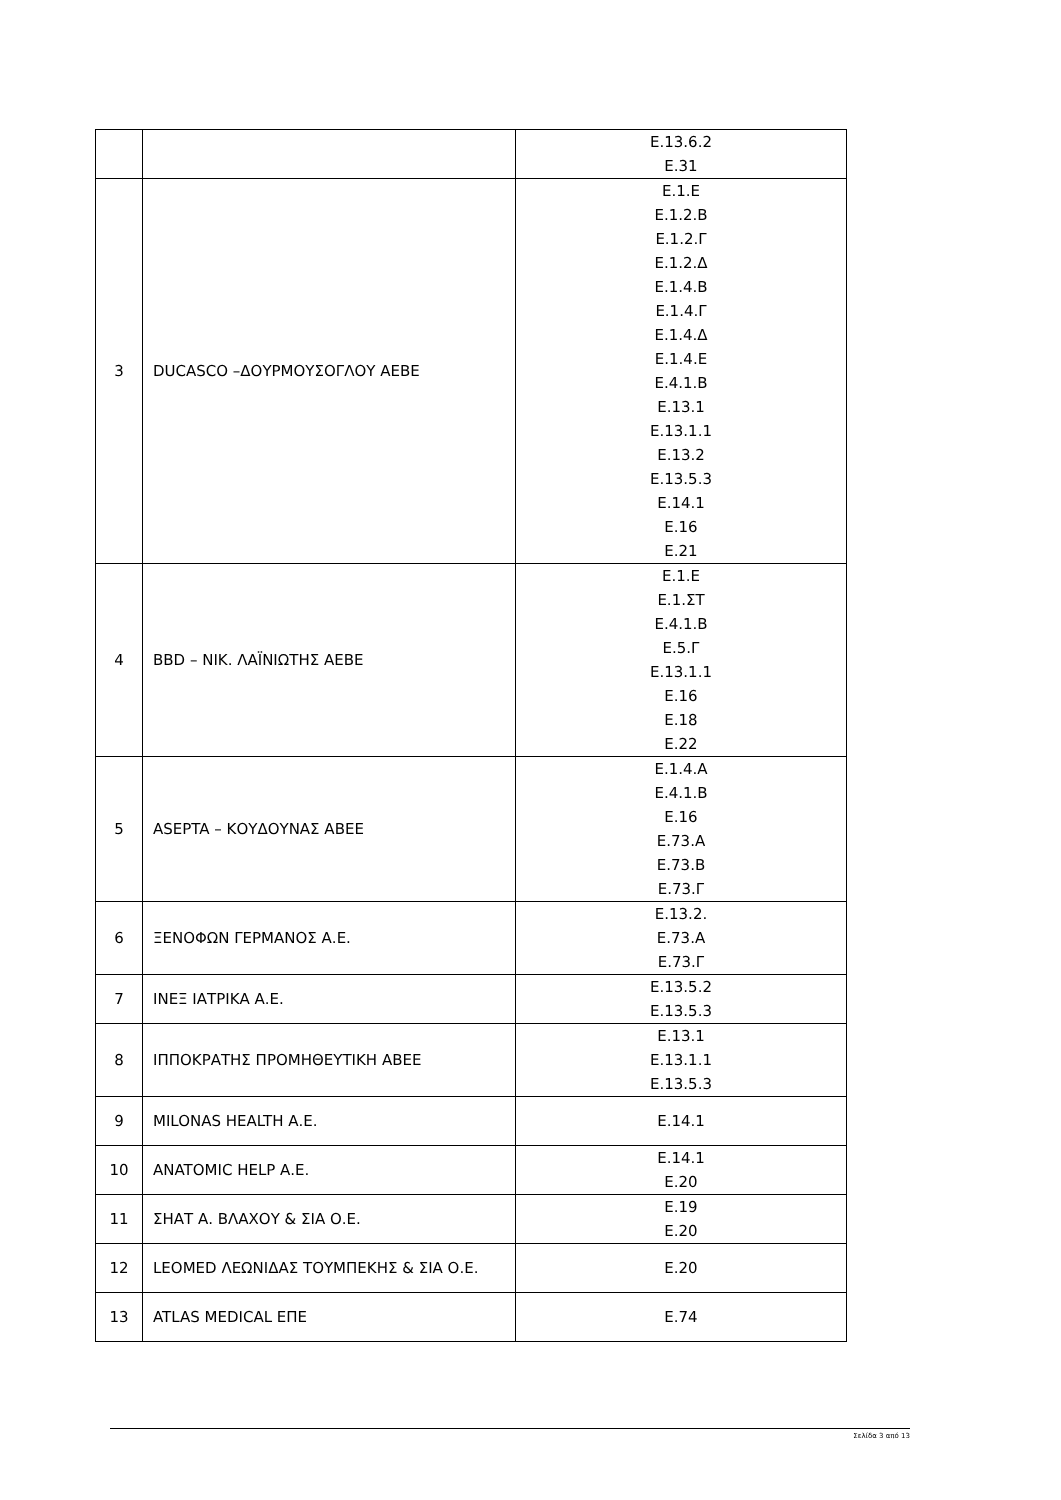| | | Ε.13.6.2 Ε.31 |
| 3 | DUCASCO –ΔΟΥΡΜΟΥΣΟΓΛΟΥ ΑΕΒΕ | Ε.1.Ε Ε.1.2.Β Ε.1.2.Γ Ε.1.2.Δ Ε.1.4.Β Ε.1.4.Γ Ε.1.4.Δ Ε.1.4.Ε Ε.4.1.Β Ε.13.1 Ε.13.1.1 Ε.13.2 Ε.13.5.3 Ε.14.1 Ε.16 Ε.21 |
| 4 | BBD – ΝΙΚ. ΛΑΪΝΙΩΤΗΣ ΑΕΒΕ | Ε.1.Ε Ε.1.ΣΤ Ε.4.1.Β Ε.5.Γ Ε.13.1.1 Ε.16 Ε.18 Ε.22 |
| 5 | ASEPTA – ΚΟΥΔΟΥΝΑΣ ΑΒΕΕ | Ε.1.4.Α Ε.4.1.Β Ε.16 Ε.73.Α Ε.73.Β Ε.73.Γ |
| 6 | ΞΕΝΟΦΩΝ ΓΕΡΜΑΝΟΣ Α.Ε. | Ε.13.2. Ε.73.Α Ε.73.Γ |
| 7 | ΙΝΕΞ ΙΑΤΡΙΚΑ Α.Ε. | Ε.13.5.2 Ε.13.5.3 |
| 8 | ΙΠΠΟΚΡΑΤΗΣ ΠΡΟΜΗΘΕΥΤΙΚΗ ΑΒΕΕ | Ε.13.1 Ε.13.1.1 Ε.13.5.3 |
| 9 | MILONAS HEALTH Α.Ε. | Ε.14.1 |
| 10 | ANATOMIC HELP Α.Ε. | Ε.14.1 Ε.20 |
| 11 | ΣΗΑΤ Α. ΒΛΑΧΟΥ & ΣΙΑ Ο.Ε. | Ε.19 Ε.20 |
| 12 | LEOMED ΛΕΩΝΙΔΑΣ ΤΟΥΜΠΕΚΗΣ & ΣΙΑ Ο.Ε. | Ε.20 |
| 13 | ATLAS MEDICAL ΕΠΕ | Ε.74 |
Σελίδα 3 από 13